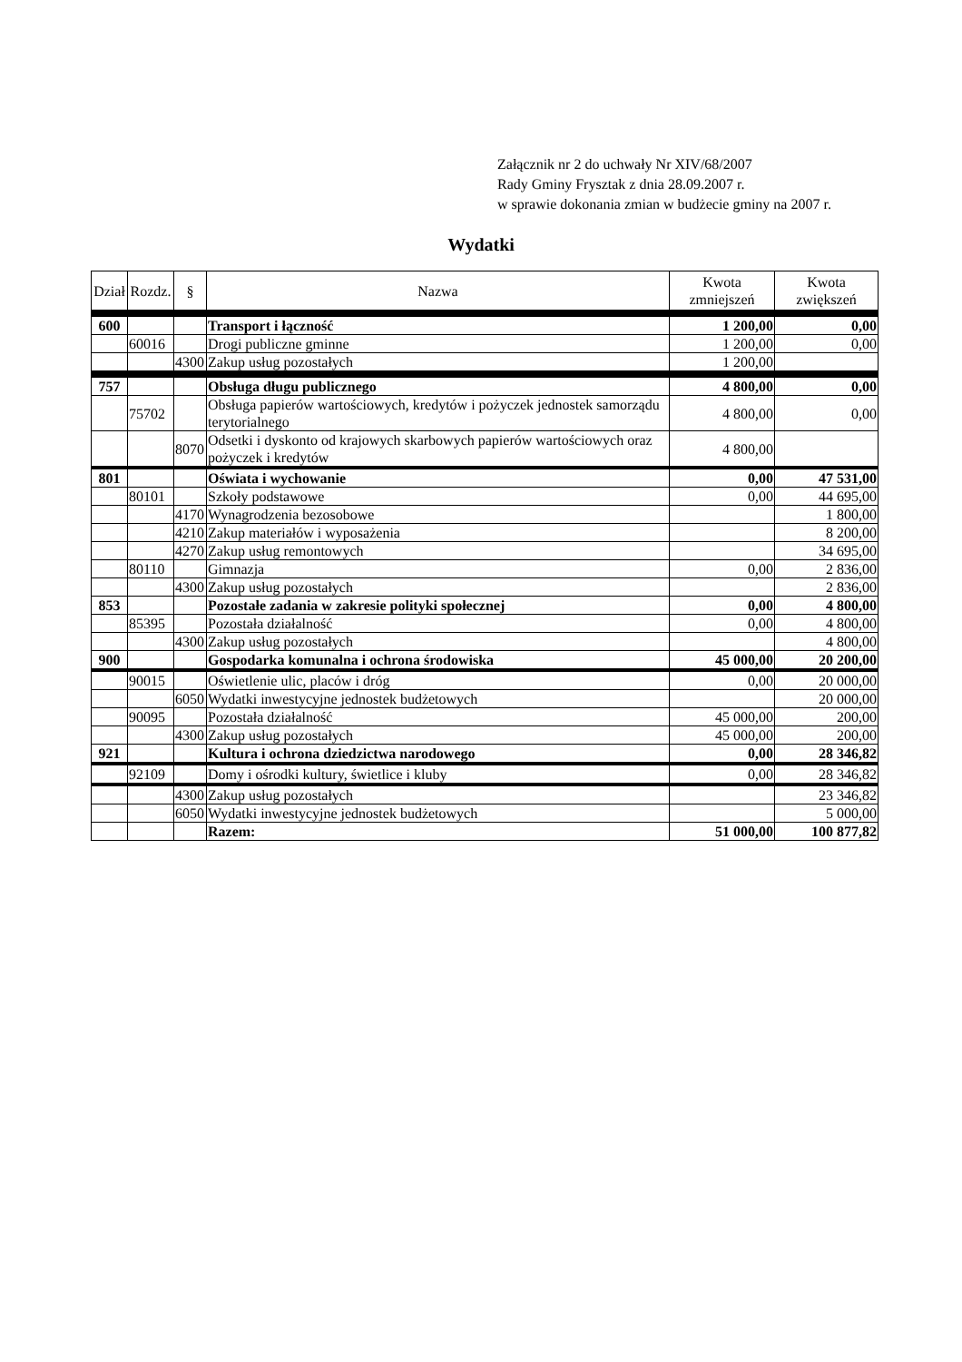Załącznik nr 2 do uchwały Nr XIV/68/2007
Rady Gminy Frysztak z dnia 28.09.2007 r.
w sprawie dokonania zmian w budżecie gminy na 2007 r.
Wydatki
| Dział | Rozdz. | § | Nazwa | Kwota zmniejszeń | Kwota zwiększeń |
| --- | --- | --- | --- | --- | --- |
| 600 | | | Transport i łączność | 1 200,00 | 0,00 |
| | 60016 | | Drogi publiczne gminne | 1 200,00 | 0,00 |
| | | 4300 | Zakup usług pozostałych | 1 200,00 | |
| 757 | | | Obsługa długu publicznego | 4 800,00 | 0,00 |
| | 75702 | | Obsługa papierów wartościowych, kredytów i pożyczek jednostek samorządu terytorialnego | 4 800,00 | 0,00 |
| | | 8070 | Odsetki i dyskonto od krajowych skarbowych papierów wartościowych oraz pożyczek i kredytów | 4 800,00 | |
| 801 | | | Oświata i wychowanie | 0,00 | 47 531,00 |
| | 80101 | | Szkoły podstawowe | 0,00 | 44 695,00 |
| | | 4170 | Wynagrodzenia bezosobowe | | 1 800,00 |
| | | 4210 | Zakup materiałów i wyposażenia | | 8 200,00 |
| | | 4270 | Zakup usług remontowych | | 34 695,00 |
| | 80110 | | Gimnazja | 0,00 | 2 836,00 |
| | | 4300 | Zakup usług pozostałych | | 2 836,00 |
| 853 | | | Pozostałe zadania w zakresie polityki społecznej | 0,00 | 4 800,00 |
| | 85395 | | Pozostała działalność | 0,00 | 4 800,00 |
| | | 4300 | Zakup usług pozostałych | | 4 800,00 |
| 900 | | | Gospodarka komunalna i ochrona środowiska | 45 000,00 | 20 200,00 |
| | 90015 | | Oświetlenie ulic, placów i dróg | 0,00 | 20 000,00 |
| | | 6050 | Wydatki inwestycyjne jednostek budżetowych | | 20 000,00 |
| | 90095 | | Pozostała działalność | 45 000,00 | 200,00 |
| | | 4300 | Zakup usług pozostałych | 45 000,00 | 200,00 |
| 921 | | | Kultura i ochrona dziedzictwa narodowego | 0,00 | 28 346,82 |
| | 92109 | | Domy i ośrodki kultury, świetlice i kluby | 0,00 | 28 346,82 |
| | | 4300 | Zakup usług pozostałych | | 23 346,82 |
| | | 6050 | Wydatki inwestycyjne jednostek budżetowych | | 5 000,00 |
| | | | Razem: | 51 000,00 | 100 877,82 |